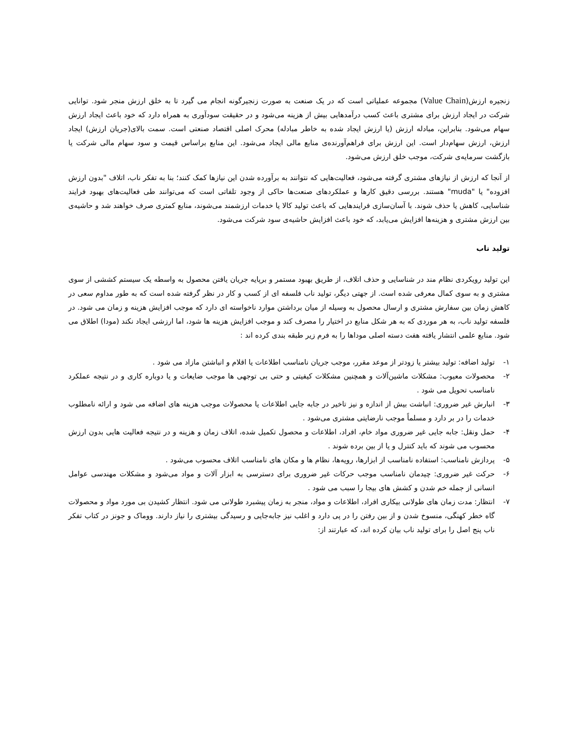زنجیره ارزش(Value Chain) مجموعه عملیاتی است که در یک صنعت به صورت زنجیرگونه انجام می گیرد تا به خلق ارزش منجر شود. توانایی شرکت در ایجاد ارزش برای مشتری باعث کسب درآمدهایی بیش از هزینه می‌شود و در حقیقت سودآوری به همراه دارد که خود باعث ایجاد ارزش سهام می‌شود. بنابراین، مبادله ارزش (یا ارزش ایجاد شده به خاطر مبادله) محرک اصلی اقتصاد صنعتی است. سمت بالای(جریان ارزش) ایجاد ارزش، ارزش سهام‌دار است. این ارزش برای فراهم‌آورنده‌ی منابع مالی ایجاد می‌شود. این منابع براساس قیمت و سود سهام مالی شرکت یا بازگشت سرمایه‌ی شرکت، موجب خلق ارزش می‌شود.
از آنجا که ارزش از نیازهای مشتری گرفته می‌شود، فعالیت‌هایی که نتوانند به برآورده شدن این نیازها کمک کنند؛ بنا به تفکر ناب، اتلاف "بدون ارزش افزوده" یا "muda" هستند. بررسی دقیق کارها و عملکردهای صنعت‌ها حاکی از وجود تلفاتی است که می‌توانند طی فعالیت‌های بهبود فرایند شناسایی، کاهش یا حذف شوند. با آسان‌سازی فرایندهایی که باعث تولید کالا یا خدمات ارزشمند می‌شوند، منابع کمتری صرف خواهند شد و حاشیه‌ی بین ارزش مشتری و هزینه‌ها افزایش می‌یابد، که خود باعث افزایش حاشیه‌ی سود شرکت می‌شود.
تولید ناب
این تولید رویکردی نظام مند در شناسایی و حذف اتلاف، از طریق بهبود مستمر و برپایه جریان یافتن محصول به واسطه یک سیستم کششی از سوی مشتری و به سوی کمال معرفی شده است. از جهتی دیگر، تولید ناب فلسفه ای از کسب و کار در نظر گرفته شده است که به طور مداوم سعی در کاهش زمان بین سفارش مشتری و ارسال محصول به وسیله از میان برداشتن موارد ناخواسته ای دارد که موجب افزایش هزینه و زمان می شود. در فلسفه تولید ناب، به هر موردی که به هر شکل منابع در اختیار را مصرف کند و موجب افزایش هزینه ها شود، اما ارزشی ایجاد نکند (مودا) اطلاق می شود. منابع علمی انتشار یافته هفت دسته اصلی موداها را به فرم زیر طبقه بندی کرده اند :
۱- تولید اضافه: تولید بیشتر یا زودتر از موعد مقرر، موجب جریان نامناسب اطلاعات یا اقلام و انباشتن مازاد می شود .
۲- محصولات معیوب: مشکلات ماشین‌آلات و همچنین مشکلات کیفیتی و حتی بی توجهی ها موجب ضایعات و یا دوباره کاری و در نتیجه عملکرد نامناسب تحویل می شود .
۳- انبارش غیر ضروری: انباشت بیش از اندازه و نیز تاخیر در جابه جایی اطلاعات یا محصولات موجب هزینه های اضافه می شود و ارائه نامطلوب خدمات را در بر دارد و مسلماً موجب نارضایتی مشتری می‌شود .
۴- حمل ونقل: جابه جایی غیر ضروری مواد خام، افراد، اطلاعات و محصول تکمیل شده، اتلاف زمان و هزینه و در نتیجه فعالیت هایی بدون ارزش محسوب می شوند که باید کنترل و یا از بین برده شوند .
۵- پردازش نامناسب: استفاده نامناسب از ابزارها، رویه‌ها، نظام ها و مکان های نامناسب اتلاف محسوب می‌شود .
۶- حرکت غیر ضروری: چیدمان نامناسب موجب حرکات غیر ضروری برای دسترسی به ابزار آلات و مواد می‌شود و مشکلات مهندسی عوامل انسانی از جمله خم شدن و کشش های بیجا را سبب می شود .
۷- انتظار: مدت زمان های طولانی بیکاری افراد، اطلاعات و مواد، منجر به زمان پیشبرد طولانی می شود. انتظار کشیدن بی مورد مواد و محصولات گاه خطر کهنگی، منسوخ شدن و از بین رفتن را در پی دارد و اغلب نیز جابه‌جایی و رسیدگی بیشتری را نیاز دارند. ووماک و جونز در کتاب تفکر ناب پنج اصل را برای تولید ناب بیان کرده اند، که عبارتند از: